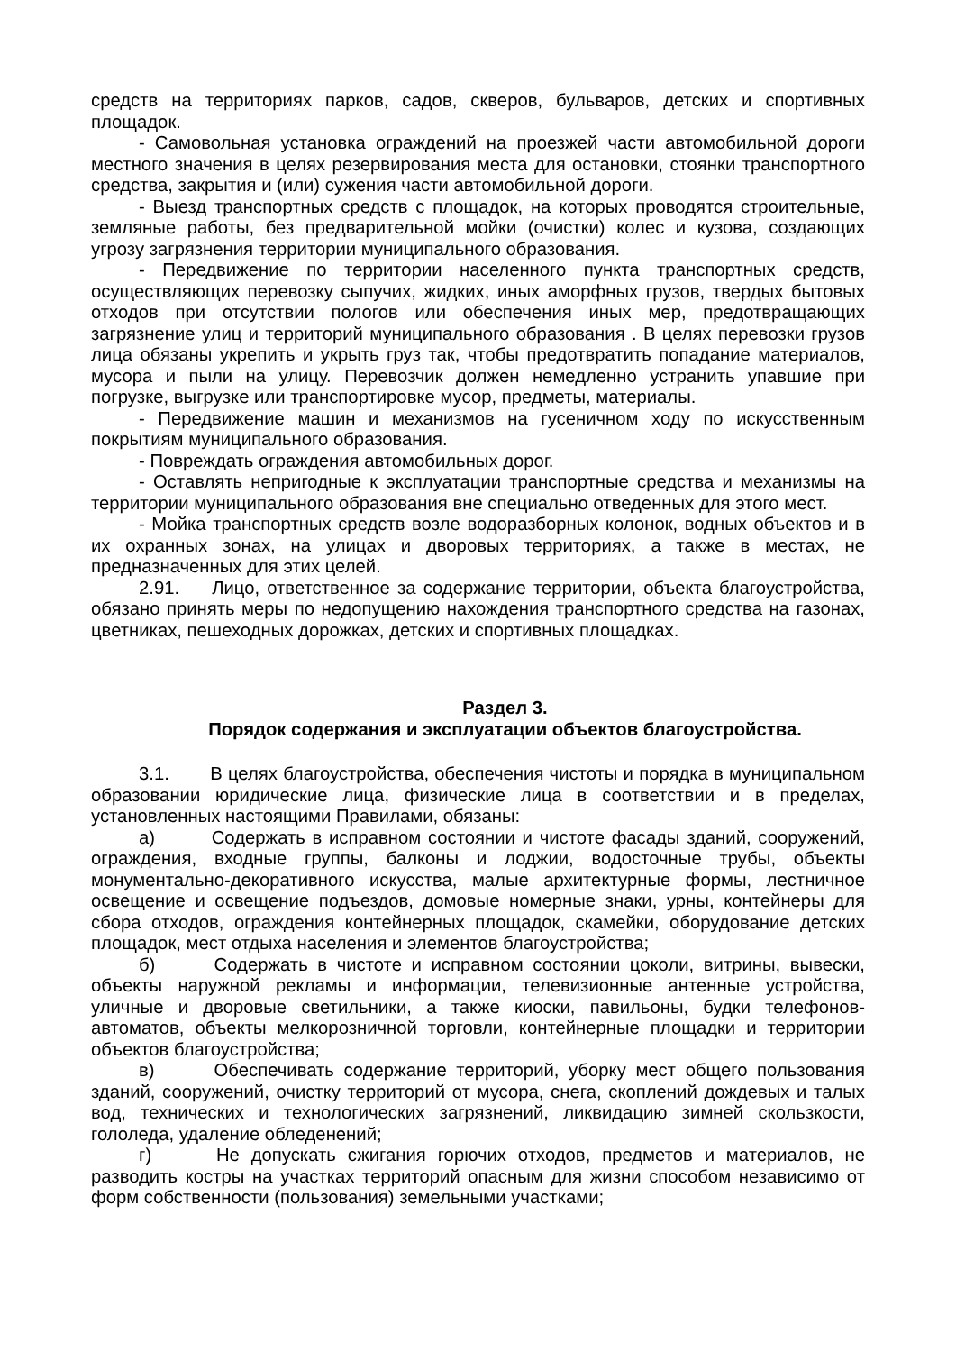средств на территориях парков, садов, скверов, бульваров, детских и спортивных площадок.
- Самовольная установка ограждений на проезжей части автомобильной дороги местного значения в целях резервирования места для остановки, стоянки транспортного средства, закрытия и (или) сужения части автомобильной дороги.
- Выезд транспортных средств с площадок, на которых проводятся строительные, земляные работы, без предварительной мойки (очистки) колес и кузова, создающих угрозу загрязнения территории муниципального образования.
- Передвижение по территории населенного пункта транспортных средств, осуществляющих перевозку сыпучих, жидких, иных аморфных грузов, твердых бытовых отходов при отсутствии пологов или обеспечения иных мер, предотвращающих загрязнение улиц и территорий муниципального образования . В целях перевозки грузов лица обязаны укрепить и укрыть груз так, чтобы предотвратить попадание материалов, мусора и пыли на улицу. Перевозчик должен немедленно устранить упавшие при погрузке, выгрузке или транспортировке мусор, предметы, материалы.
- Передвижение машин и механизмов на гусеничном ходу по искусственным покрытиям муниципального образования.
- Повреждать ограждения автомобильных дорог.
- Оставлять непригодные к эксплуатации транспортные средства и механизмы на территории муниципального образования вне специально отведенных для этого мест.
- Мойка транспортных средств возле водоразборных колонок, водных объектов и в их охранных зонах, на улицах и дворовых территориях, а также в местах, не предназначенных для этих целей.
2.91. Лицо, ответственное за содержание территории, объекта благоустройства, обязано принять меры по недопущению нахождения транспортного средства на газонах, цветниках, пешеходных дорожках, детских и спортивных площадках.
Раздел 3.
Порядок содержания и эксплуатации объектов благоустройства.
3.1. В целях благоустройства, обеспечения чистоты и порядка в муниципальном образовании юридические лица, физические лица в соответствии и в пределах, установленных настоящими Правилами, обязаны:
а) Содержать в исправном состоянии и чистоте фасады зданий, сооружений, ограждения, входные группы, балконы и лоджии, водосточные трубы, объекты монументально-декоративного искусства, малые архитектурные формы, лестничное освещение и освещение подъездов, домовые номерные знаки, урны, контейнеры для сбора отходов, ограждения контейнерных площадок, скамейки, оборудование детских площадок, мест отдыха населения и элементов благоустройства;
б) Содержать в чистоте и исправном состоянии цоколи, витрины, вывески, объекты наружной рекламы и информации, телевизионные антенные устройства, уличные и дворовые светильники, а также киоски, павильоны, будки телефонов-автоматов, объекты мелкорозничной торговли, контейнерные площадки и территории объектов благоустройства;
в) Обеспечивать содержание территорий, уборку мест общего пользования зданий, сооружений, очистку территорий от мусора, снега, скоплений дождевых и талых вод, технических и технологических загрязнений, ликвидацию зимней скользкости, гололеда, удаление обледенений;
г) Не допускать сжигания горючих отходов, предметов и материалов, не разводить костры на участках территорий опасным для жизни способом независимо от форм собственности (пользования) земельными участками;